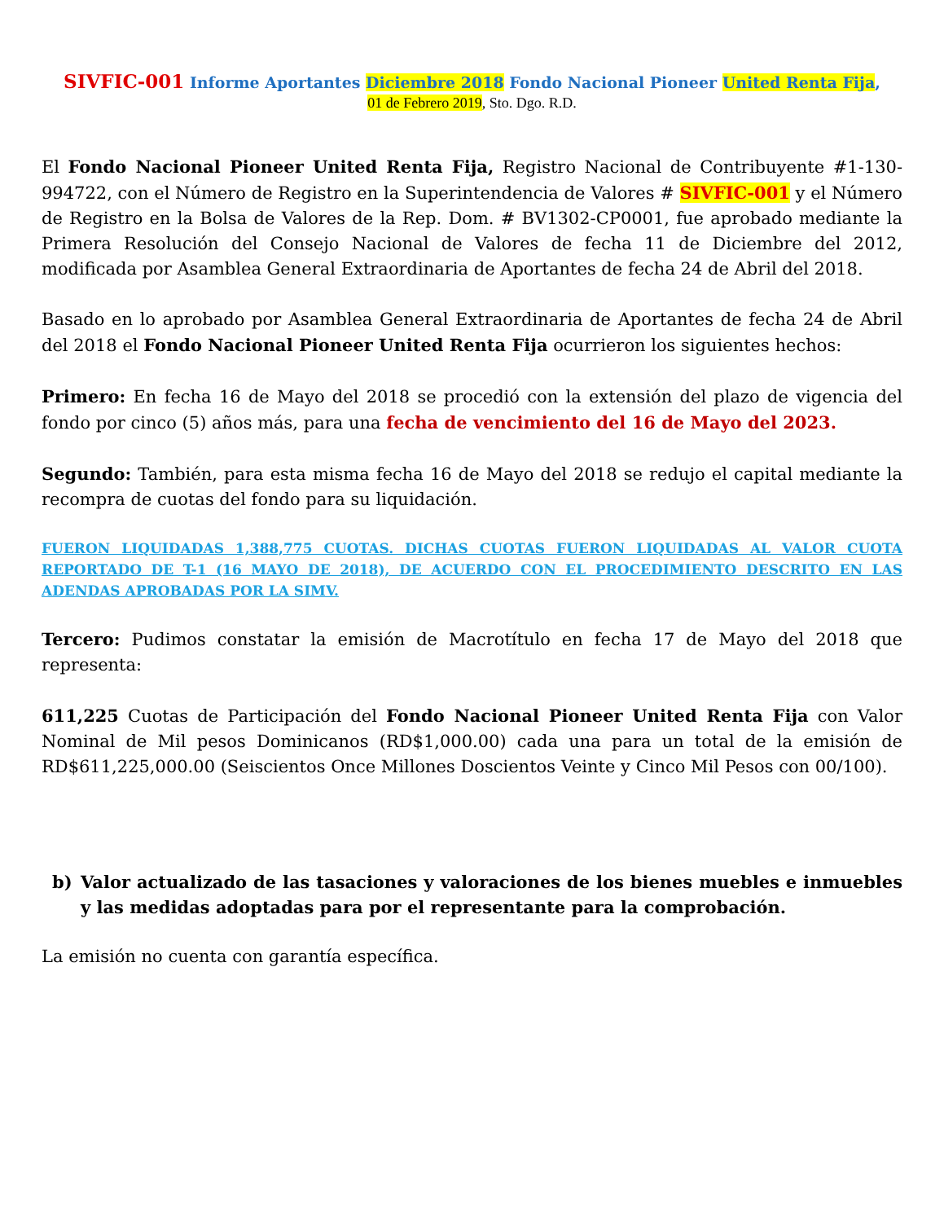SIVFIC-001 Informe Aportantes Diciembre 2018 Fondo Nacional Pioneer United Renta Fija,
01 de Febrero 2019, Sto. Dgo. R.D.
El Fondo Nacional Pioneer United Renta Fija, Registro Nacional de Contribuyente #1-130-994722, con el Número de Registro en la Superintendencia de Valores # SIVFIC-001 y el Número de Registro en la Bolsa de Valores de la Rep. Dom. # BV1302-CP0001, fue aprobado mediante la Primera Resolución del Consejo Nacional de Valores de fecha 11 de Diciembre del 2012, modificada por Asamblea General Extraordinaria de Aportantes de fecha 24 de Abril del 2018.
Basado en lo aprobado por Asamblea General Extraordinaria de Aportantes de fecha 24 de Abril del 2018 el Fondo Nacional Pioneer United Renta Fija ocurrieron los siguientes hechos:
Primero: En fecha 16 de Mayo del 2018 se procedió con la extensión del plazo de vigencia del fondo por cinco (5) años más, para una fecha de vencimiento del 16 de Mayo del 2023.
Segundo: También, para esta misma fecha 16 de Mayo del 2018 se redujo el capital mediante la recompra de cuotas del fondo para su liquidación.
FUERON LIQUIDADAS 1,388,775 CUOTAS. DICHAS CUOTAS FUERON LIQUIDADAS AL VALOR CUOTA REPORTADO DE T-1 (16 MAYO DE 2018), DE ACUERDO CON EL PROCEDIMIENTO DESCRITO EN LAS ADENDAS APROBADAS POR LA SIMV.
Tercero: Pudimos constatar la emisión de Macrotítulo en fecha 17 de Mayo del 2018 que representa:
611,225 Cuotas de Participación del Fondo Nacional Pioneer United Renta Fija con Valor Nominal de Mil pesos Dominicanos (RD$1,000.00) cada una para un total de la emisión de RD$611,225,000.00 (Seiscientos Once Millones Doscientos Veinte y Cinco Mil Pesos con 00/100).
b) Valor actualizado de las tasaciones y valoraciones de los bienes muebles e inmuebles y las medidas adoptadas para por el representante para la comprobación.
La emisión no cuenta con garantía específica.